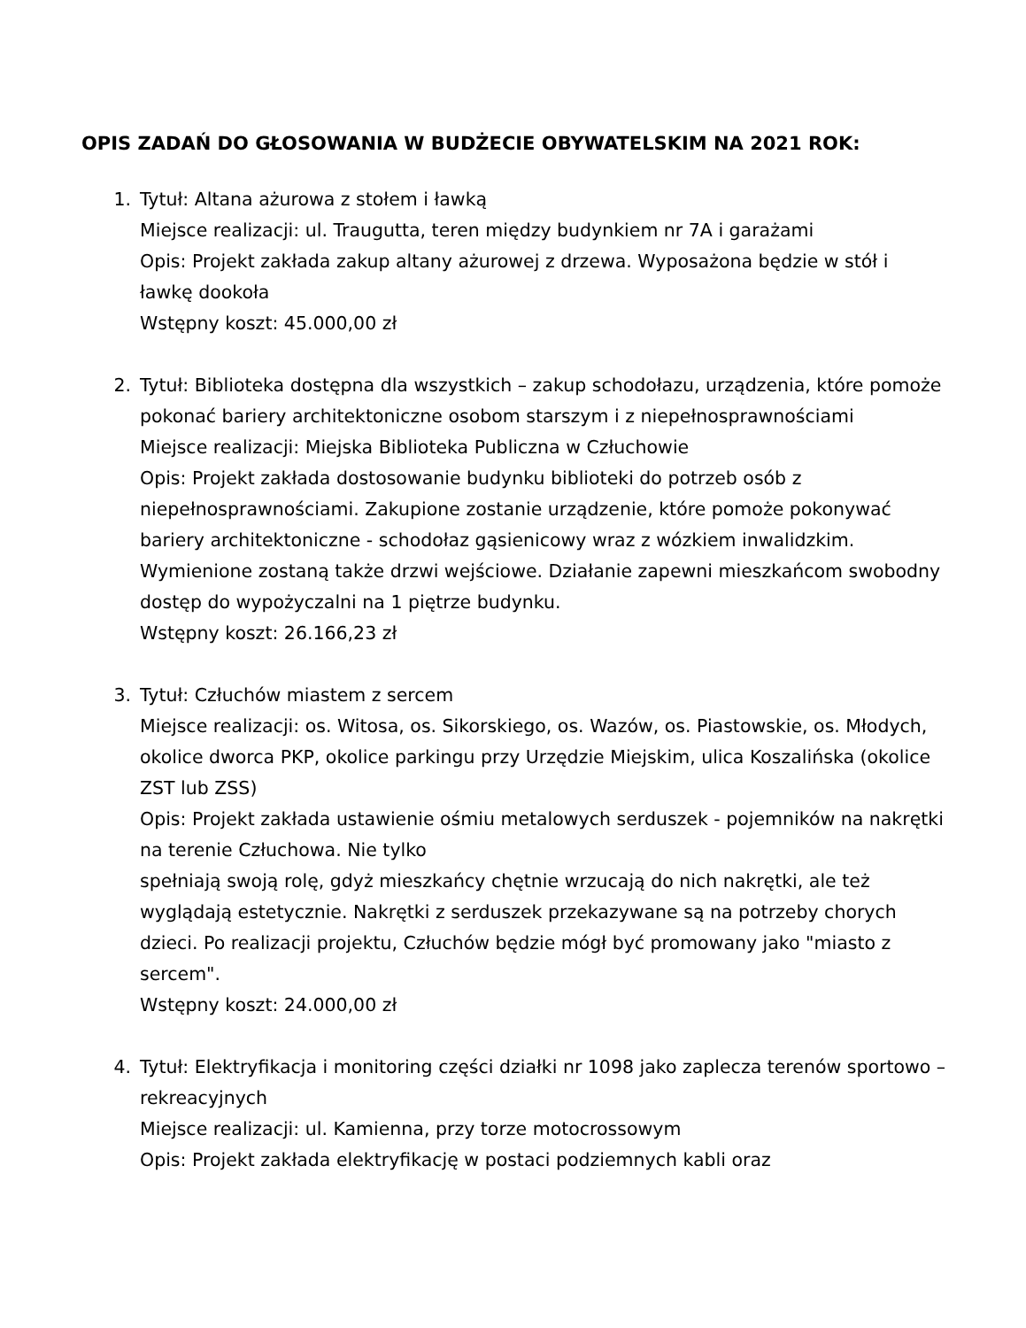OPIS ZADAŃ DO GŁOSOWANIA W BUDŻECIE OBYWATELSKIM NA 2021 ROK:
1. Tytuł: Altana ażurowa z stołem i ławką
Miejsce realizacji: ul. Traugutta, teren między budynkiem nr 7A i garażami
Opis: Projekt zakłada zakup altany ażurowej z drzewa. Wyposażona będzie w stół i ławkę dookoła
Wstępny koszt: 45.000,00 zł
2. Tytuł: Biblioteka dostępna dla wszystkich – zakup schodołazu, urządzenia, które pomoże pokonać bariery architektoniczne osobom starszym i z niepełnosprawnościami
Miejsce realizacji: Miejska Biblioteka Publiczna w Człuchowie
Opis: Projekt zakłada dostosowanie budynku biblioteki do potrzeb osób z niepełnosprawnościami. Zakupione zostanie urządzenie, które pomoże pokonywać bariery architektoniczne - schodołaz gąsienicowy wraz z wózkiem inwalidzkim. Wymienione zostaną także drzwi wejściowe. Działanie zapewni mieszkańcom swobodny dostęp do wypożyczalni na 1 piętrze budynku.
Wstępny koszt: 26.166,23 zł
3. Tytuł: Człuchów miastem z sercem
Miejsce realizacji: os. Witosa, os. Sikorskiego, os. Wazów, os. Piastowskie, os. Młodych, okolice dworca PKP, okolice parkingu przy Urzędzie Miejskim, ulica Koszalińska (okolice ZST lub ZSS)
Opis: Projekt zakłada ustawienie ośmiu metalowych serduszek - pojemników na nakrętki na terenie Człuchowa. Nie tylko
spełniają swoją rolę, gdyż mieszkańcy chętnie wrzucają do nich nakrętki, ale też wyglądają estetycznie. Nakrętki z serduszek przekazywane są na potrzeby chorych dzieci. Po realizacji projektu, Człuchów będzie mógł być promowany jako "miasto z sercem".
Wstępny koszt: 24.000,00 zł
4. Tytuł: Elektryfikacja i monitoring części działki nr 1098 jako zaplecza terenów sportowo – rekreacyjnych
Miejsce realizacji: ul. Kamienna, przy torze motocrossowym
Opis: Projekt zakłada elektryfikację w postaci podziemnych kabli oraz